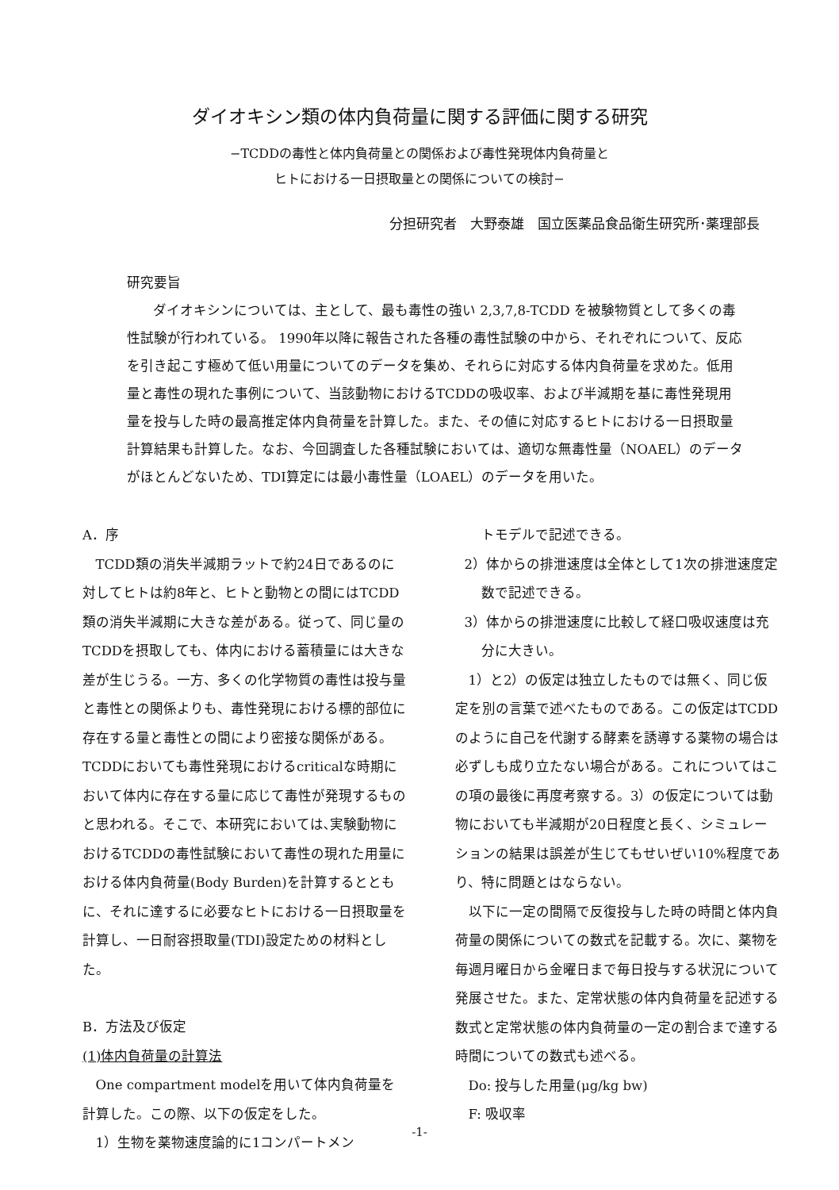ダイオキシン類の体内負荷量に関する評価に関する研究
−TCDDの毒性と体内負荷量との関係および毒性発現体内負荷量と
ヒトにおける一日摂取量との関係についての検討−
分担研究者　大野泰雄　国立医薬品食品衛生研究所･薬理部長
研究要旨
ダイオキシンについては、主として、最も毒性の強い 2,3,7,8-TCDD を被験物質として多くの毒性試験が行われている。 1990年以降に報告された各種の毒性試験の中から、それぞれについて、反応を引き起こす極めて低い用量についてのデータを集め、それらに対応する体内負荷量を求めた。低用量と毒性の現れた事例について、当該動物におけるTCDDの吸収率、および半減期を基に毒性発現用量を投与した時の最高推定体内負荷量を計算した。また、その値に対応するヒトにおける一日摂取量計算結果も計算した。なお、今回調査した各種試験においては、適切な無毒性量（NOAEL）のデータがほとんどないため、TDI算定には最小毒性量（LOAEL）のデータを用いた。
A．序
TCDD類の消失半減期ラットで約24日であるのに対してヒトは約8年と、ヒトと動物との間にはTCDD類の消失半減期に大きな差がある。従って、同じ量のTCDDを摂取しても、体内における蓄積量には大きな差が生じうる。一方、多くの化学物質の毒性は投与量と毒性との関係よりも、毒性発現における標的部位に存在する量と毒性との間により密接な関係がある。TCDDにおいても毒性発現におけるcriticalな時期において体内に存在する量に応じて毒性が発現するものと思われる。そこで、本研究においては､実験動物におけるTCDDの毒性試験において毒性の現れた用量における体内負荷量(Body Burden)を計算するとともに、それに達するに必要なヒトにおける一日摂取量を計算し、一日耐容摂取量(TDI)設定ための材料とした。
B．方法及び仮定
(1)体内負荷量の計算法
One compartment modelを用いて体内負荷量を計算した。この際、以下の仮定をした。
1）生物を薬物速度論的に1コンパートメン
トモデルで記述できる。
2）体からの排泄速度は全体として1次の排泄速度定数で記述できる。
3）体からの排泄速度に比較して経口吸収速度は充分に大きい。
1）と2）の仮定は独立したものでは無く、同じ仮定を別の言葉で述べたものである。この仮定はTCDDのように自己を代謝する酵素を誘導する薬物の場合は必ずしも成り立たない場合がある。これについてはこの項の最後に再度考察する。3）の仮定については動物においても半減期が20日程度と長く、シミュレーションの結果は誤差が生じてもせいぜい10%程度であり、特に問題とはならない。
以下に一定の間隔で反復投与した時の時間と体内負荷量の関係についての数式を記載する。次に、薬物を毎週月曜日から金曜日まで毎日投与する状況について発展させた。また、定常状態の体内負荷量を記述する数式と定常状態の体内負荷量の一定の割合まで達する時間についての数式も述べる。
Do: 投与した用量(μg/kg bw)
F: 吸収率
-1-